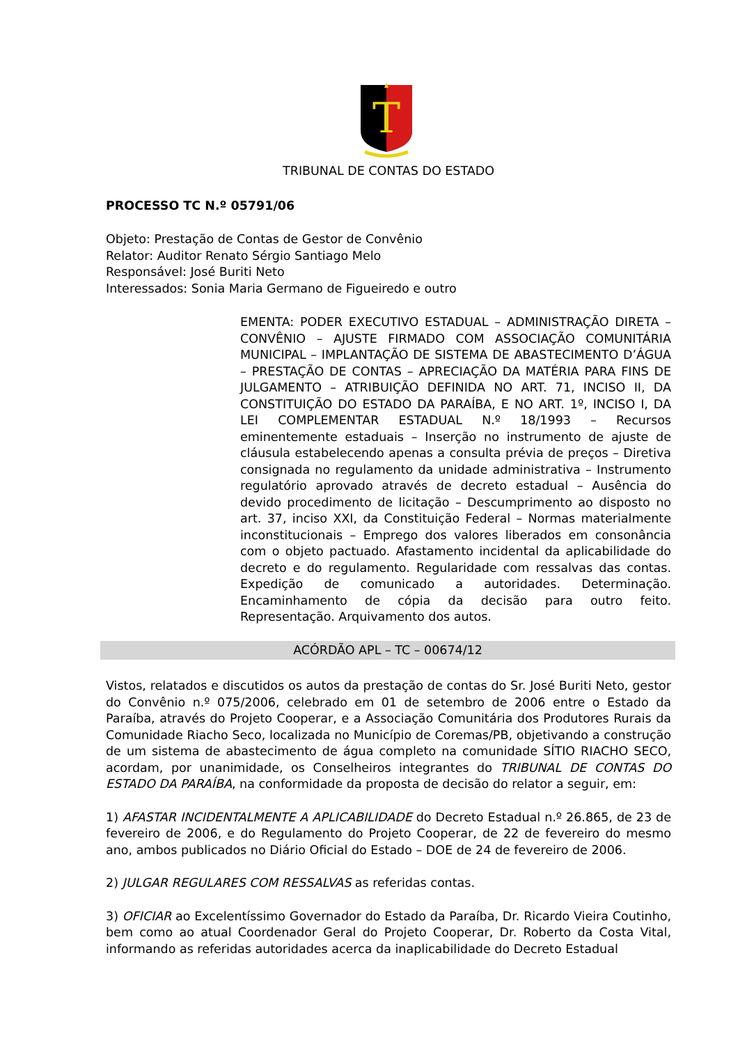T
TRIBUNAL DE CONTAS DO ESTADO
PROCESSO TC N.º 05791/06
Objeto: Prestação de Contas de Gestor de Convênio
Relator: Auditor Renato Sérgio Santiago Melo
Responsável: José Buriti Neto
Interessados: Sonia Maria Germano de Figueiredo e outro
EMENTA: PODER EXECUTIVO ESTADUAL – ADMINISTRAÇÃO DIRETA – CONVÊNIO – AJUSTE FIRMADO COM ASSOCIAÇÃO COMUNITÁRIA MUNICIPAL – IMPLANTAÇÃO DE SISTEMA DE ABASTECIMENTO D’ÁGUA – PRESTAÇÃO DE CONTAS – APRECIAÇÃO DA MATÉRIA PARA FINS DE JULGAMENTO – ATRIBUIÇÃO DEFINIDA NO ART. 71, INCISO II, DA CONSTITUIÇÃO DO ESTADO DA PARAÍBA, E NO ART. 1º, INCISO I, DA LEI COMPLEMENTAR ESTADUAL N.º 18/1993 – Recursos eminentemente estaduais – Inserção no instrumento de ajuste de cláusula estabelecendo apenas a consulta prévia de preços – Diretiva consignada no regulamento da unidade administrativa – Instrumento regulatório aprovado através de decreto estadual – Ausência do devido procedimento de licitação – Descumprimento ao disposto no art. 37, inciso XXI, da Constituição Federal – Normas materialmente inconstitucionais – Emprego dos valores liberados em consonância com o objeto pactuado. Afastamento incidental da aplicabilidade do decreto e do regulamento. Regularidade com ressalvas das contas. Expedição de comunicado a autoridades. Determinação. Encaminhamento de cópia da decisão para outro feito. Representação. Arquivamento dos autos.
ACÓRDÃO APL – TC – 00674/12
Vistos, relatados e discutidos os autos da prestação de contas do Sr. José Buriti Neto, gestor do Convênio n.º 075/2006, celebrado em 01 de setembro de 2006 entre o Estado da Paraíba, através do Projeto Cooperar, e a Associação Comunitária dos Produtores Rurais da Comunidade Riacho Seco, localizada no Município de Coremas/PB, objetivando a construção de um sistema de abastecimento de água completo na comunidade SÍTIO RIACHO SECO, acordam, por unanimidade, os Conselheiros integrantes do TRIBUNAL DE CONTAS DO ESTADO DA PARAÍBA, na conformidade da proposta de decisão do relator a seguir, em:
1) AFASTAR INCIDENTALMENTE A APLICABILIDADE do Decreto Estadual n.º 26.865, de 23 de fevereiro de 2006, e do Regulamento do Projeto Cooperar, de 22 de fevereiro do mesmo ano, ambos publicados no Diário Oficial do Estado – DOE de 24 de fevereiro de 2006.
2) JULGAR REGULARES COM RESSALVAS as referidas contas.
3) OFICIAR ao Excelentíssimo Governador do Estado da Paraíba, Dr. Ricardo Vieira Coutinho, bem como ao atual Coordenador Geral do Projeto Cooperar, Dr. Roberto da Costa Vital, informando as referidas autoridades acerca da inaplicabilidade do Decreto Estadual